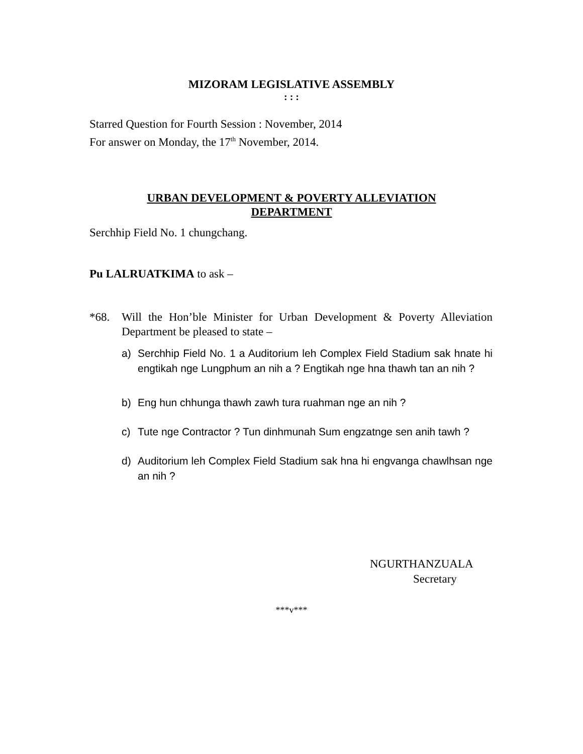MIZORAM LEGISLATIVE ASSEMBLY
: : :
Starred Question for Fourth Session : November, 2014
For answer on Monday, the 17<sup>th</sup> November, 2014.
URBAN DEVELOPMENT & POVERTY ALLEVIATION
DEPARTMENT
Serchhip Field No. 1 chungchang.
Pu LALRUATKIMA to ask –
*68. Will the Hon’ble Minister for Urban Development & Poverty Alleviation Department be pleased to state –
a) Serchhip Field No. 1 a Auditorium leh Complex Field Stadium sak hnate hi engtikah nge Lungphum an nih a ? Engtikah nge hna thawh tan an nih ?
b) Eng hun chhunga thawh zawh tura ruahman nge an nih ?
c) Tute nge Contractor ? Tun dinhmunah Sum engzatnge sen anih tawh ?
d) Auditorium leh Complex Field Stadium sak hna hi engvanga chawlhsan nge an nih ?
NGURTHANZUALA
Secretary
***v***